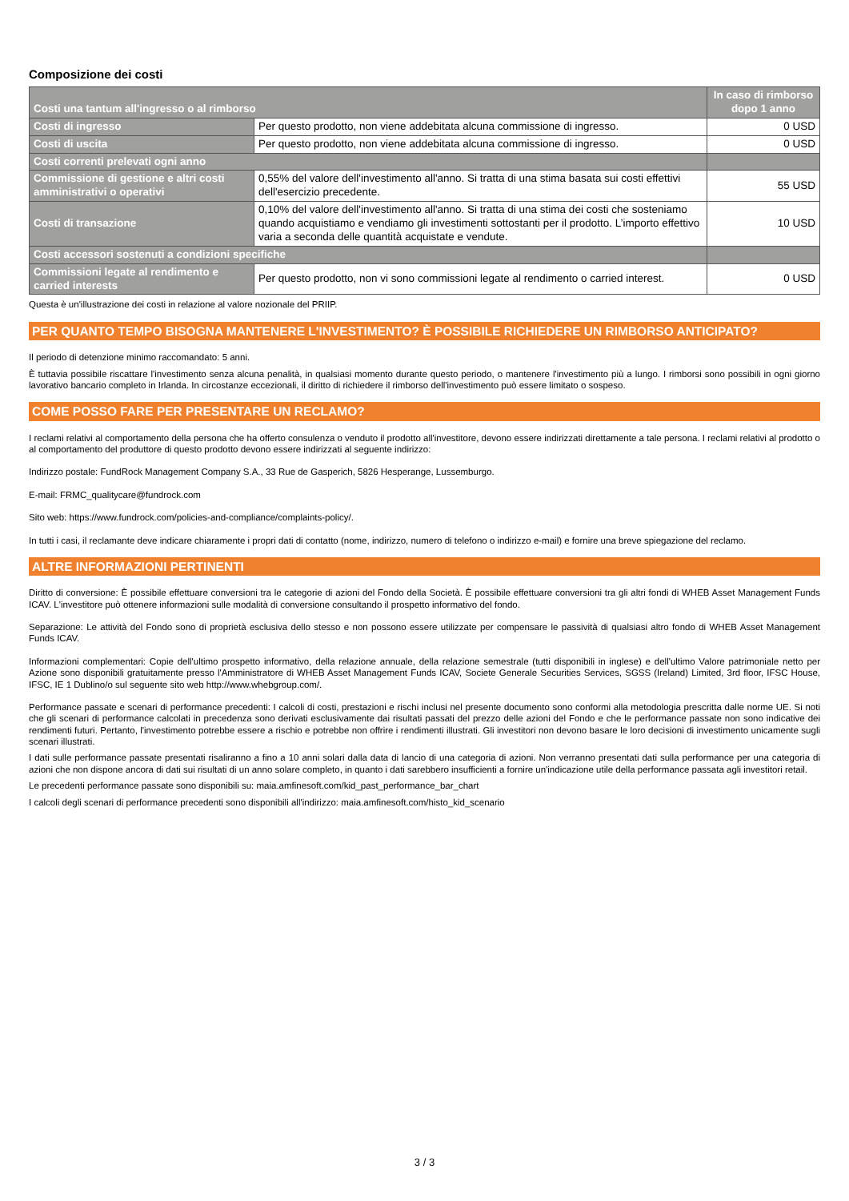Composizione dei costi
| Costi una tantum all'ingresso o al rimborso | | In caso di rimborso dopo 1 anno |
| --- | --- | --- |
| Costi di ingresso | Per questo prodotto, non viene addebitata alcuna commissione di ingresso. | 0 USD |
| Costi di uscita | Per questo prodotto, non viene addebitata alcuna commissione di ingresso. | 0 USD |
| Costi correnti prelevati ogni anno | | |
| Commissione di gestione e altri costi amministrativi o operativi | 0,55% del valore dell'investimento all'anno. Si tratta di una stima basata sui costi effettivi dell'esercizio precedente. | 55 USD |
| Costi di transazione | 0,10% del valore dell'investimento all'anno. Si tratta di una stima dei costi che sosteniamo quando acquistiamo e vendiamo gli investimenti sottostanti per il prodotto. L’importo effettivo varia a seconda delle quantità acquistate e vendute. | 10 USD |
| Costi accessori sostenuti a condizioni specifiche | | |
| Commissioni legate al rendimento e carried interests | Per questo prodotto, non vi sono commissioni legate al rendimento o carried interest. | 0 USD |
Questa è un'illustrazione dei costi in relazione al valore nozionale del PRIIP.
PER QUANTO TEMPO BISOGNA MANTENERE L'INVESTIMENTO? È POSSIBILE RICHIEDERE UN RIMBORSO ANTICIPATO?
Il periodo di detenzione minimo raccomandato: 5 anni.
È tuttavia possibile riscattare l'investimento senza alcuna penalità, in qualsiasi momento durante questo periodo, o mantenere l'investimento più a lungo. I rimborsi sono possibili in ogni giorno lavorativo bancario completo in Irlanda. In circostanze eccezionali, il diritto di richiedere il rimborso dell'investimento può essere limitato o sospeso.
COME POSSO FARE PER PRESENTARE UN RECLAMO?
I reclami relativi al comportamento della persona che ha offerto consulenza o venduto il prodotto all'investitore, devono essere indirizzati direttamente a tale persona. I reclami relativi al prodotto o al comportamento del produttore di questo prodotto devono essere indirizzati al seguente indirizzo:
Indirizzo postale: FundRock Management Company S.A., 33 Rue de Gasperich, 5826 Hesperange, Lussemburgo.
E-mail: FRMC_qualitycare@fundrock.com
Sito web: https://www.fundrock.com/policies-and-compliance/complaints-policy/.
In tutti i casi, il reclamante deve indicare chiaramente i propri dati di contatto (nome, indirizzo, numero di telefono o indirizzo e-mail) e fornire una breve spiegazione del reclamo.
ALTRE INFORMAZIONI PERTINENTI
Diritto di conversione: È possibile effettuare conversioni tra le categorie di azioni del Fondo della Società. È possibile effettuare conversioni tra gli altri fondi di WHEB Asset Management Funds ICAV. L'investitore può ottenere informazioni sulle modalità di conversione consultando il prospetto informativo del fondo.
Separazione: Le attività del Fondo sono di proprietà esclusiva dello stesso e non possono essere utilizzate per compensare le passività di qualsiasi altro fondo di WHEB Asset Management Funds ICAV.
Informazioni complementari: Copie dell'ultimo prospetto informativo, della relazione annuale, della relazione semestrale (tutti disponibili in inglese) e dell'ultimo Valore patrimoniale netto per Azione sono disponibili gratuitamente presso l'Amministratore di WHEB Asset Management Funds ICAV, Societe Generale Securities Services, SGSS (Ireland) Limited, 3rd floor, IFSC House, IFSC, IE 1 Dublino/o sul seguente sito web http://www.whebgroup.com/.
Performance passate e scenari di performance precedenti: I calcoli di costi, prestazioni e rischi inclusi nel presente documento sono conformi alla metodologia prescritta dalle norme UE. Si noti che gli scenari di performance calcolati in precedenza sono derivati esclusivamente dai risultati passati del prezzo delle azioni del Fondo e che le performance passate non sono indicative dei rendimenti futuri. Pertanto, l'investimento potrebbe essere a rischio e potrebbe non offrire i rendimenti illustrati. Gli investitori non devono basare le loro decisioni di investimento unicamente sugli scenari illustrati.
I dati sulle performance passate presentati risaliranno a fino a 10 anni solari dalla data di lancio di una categoria di azioni. Non verranno presentati dati sulla performance per una categoria di azioni che non dispone ancora di dati sui risultati di un anno solare completo, in quanto i dati sarebbero insufficienti a fornire un'indicazione utile della performance passata agli investitori retail.
Le precedenti performance passate sono disponibili su: maia.amfinesoft.com/kid_past_performance_bar_chart
I calcoli degli scenari di performance precedenti sono disponibili all'indirizzo: maia.amfinesoft.com/histo_kid_scenario
3 / 3